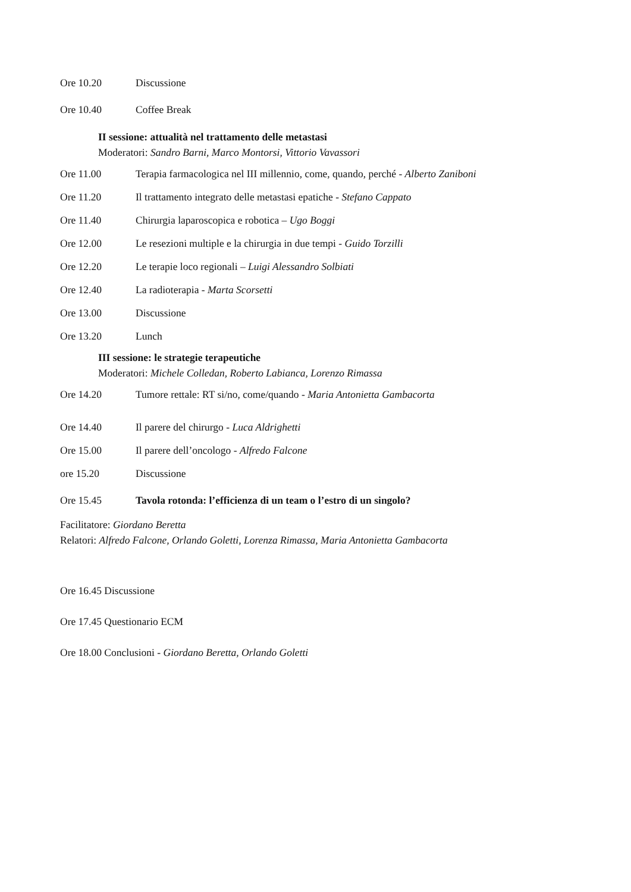Ore 10.20 Discussione
Ore 10.40 Coffee Break
II sessione: attualità nel trattamento delle metastasi
Moderatori: Sandro Barni, Marco Montorsi, Vittorio Vavassori
Ore 11.00 Terapia farmacologica nel III millennio, come, quando, perché - Alberto Zaniboni
Ore 11.20 Il trattamento integrato delle metastasi epatiche - Stefano Cappato
Ore 11.40 Chirurgia laparoscopica e robotica – Ugo Boggi
Ore 12.00 Le resezioni multiple e la chirurgia in due tempi - Guido Torzilli
Ore 12.20 Le terapie loco regionali – Luigi Alessandro Solbiati
Ore 12.40 La radioterapia - Marta Scorsetti
Ore 13.00 Discussione
Ore 13.20 Lunch
III sessione: le strategie terapeutiche
Moderatori: Michele Colledan, Roberto Labianca, Lorenzo Rimassa
Ore 14.20 Tumore rettale: RT si/no, come/quando - Maria Antonietta Gambacorta
Ore 14.40 Il parere del chirurgo - Luca Aldrighetti
Ore 15.00 Il parere dell’oncologo - Alfredo Falcone
ore 15.20 Discussione
Ore 15.45 Tavola rotonda: l’efficienza di un team o l’estro di un singolo?
Facilitatore: Giordano Beretta
Relatori: Alfredo Falcone, Orlando Goletti, Lorenza Rimassa, Maria Antonietta Gambacorta
Ore 16.45 Discussione
Ore 17.45 Questionario ECM
Ore 18.00 Conclusioni - Giordano Beretta, Orlando Goletti